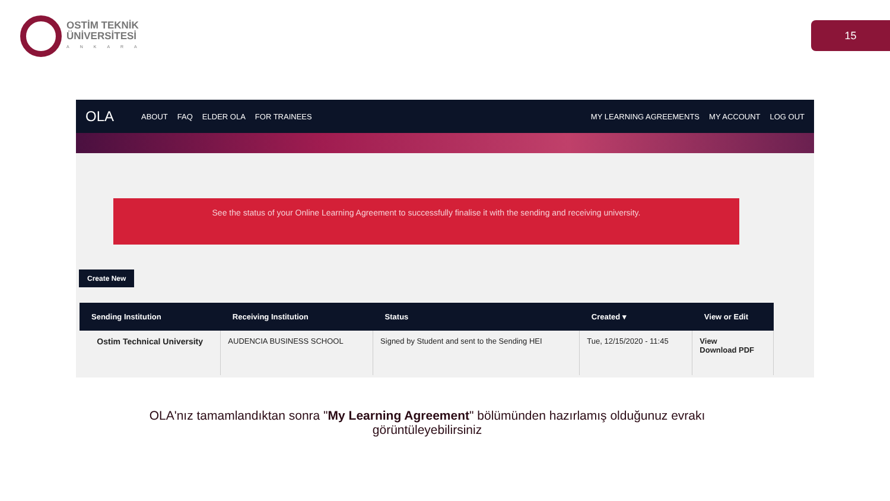OSTİM TEKNİK
ÜNİVERSİTESİ
ANKARA
15
OLA ABOUT FAQ ELDER OLA FOR TRAINEES MY LEARNING AGREEMENTS MY ACCOUNT LOG OUT
See the status of your Online Learning Agreement to successfully finalise it with the sending and receiving university.
Create New
| Sending Institution | Receiving Institution | Status | Created ▾ | View or Edit |
| --- | --- | --- | --- | --- |
| Ostim Technical University | AUDENCIA BUSINESS SCHOOL | Signed by Student and sent to the Sending HEI | Tue, 12/15/2020 - 11:45 | View Download PDF |
OLA'nız tamamlandıktan sonra "My Learning Agreement" bölümünden hazırlamış olduğunuz evrakı
görüntüleyebilirsiniz